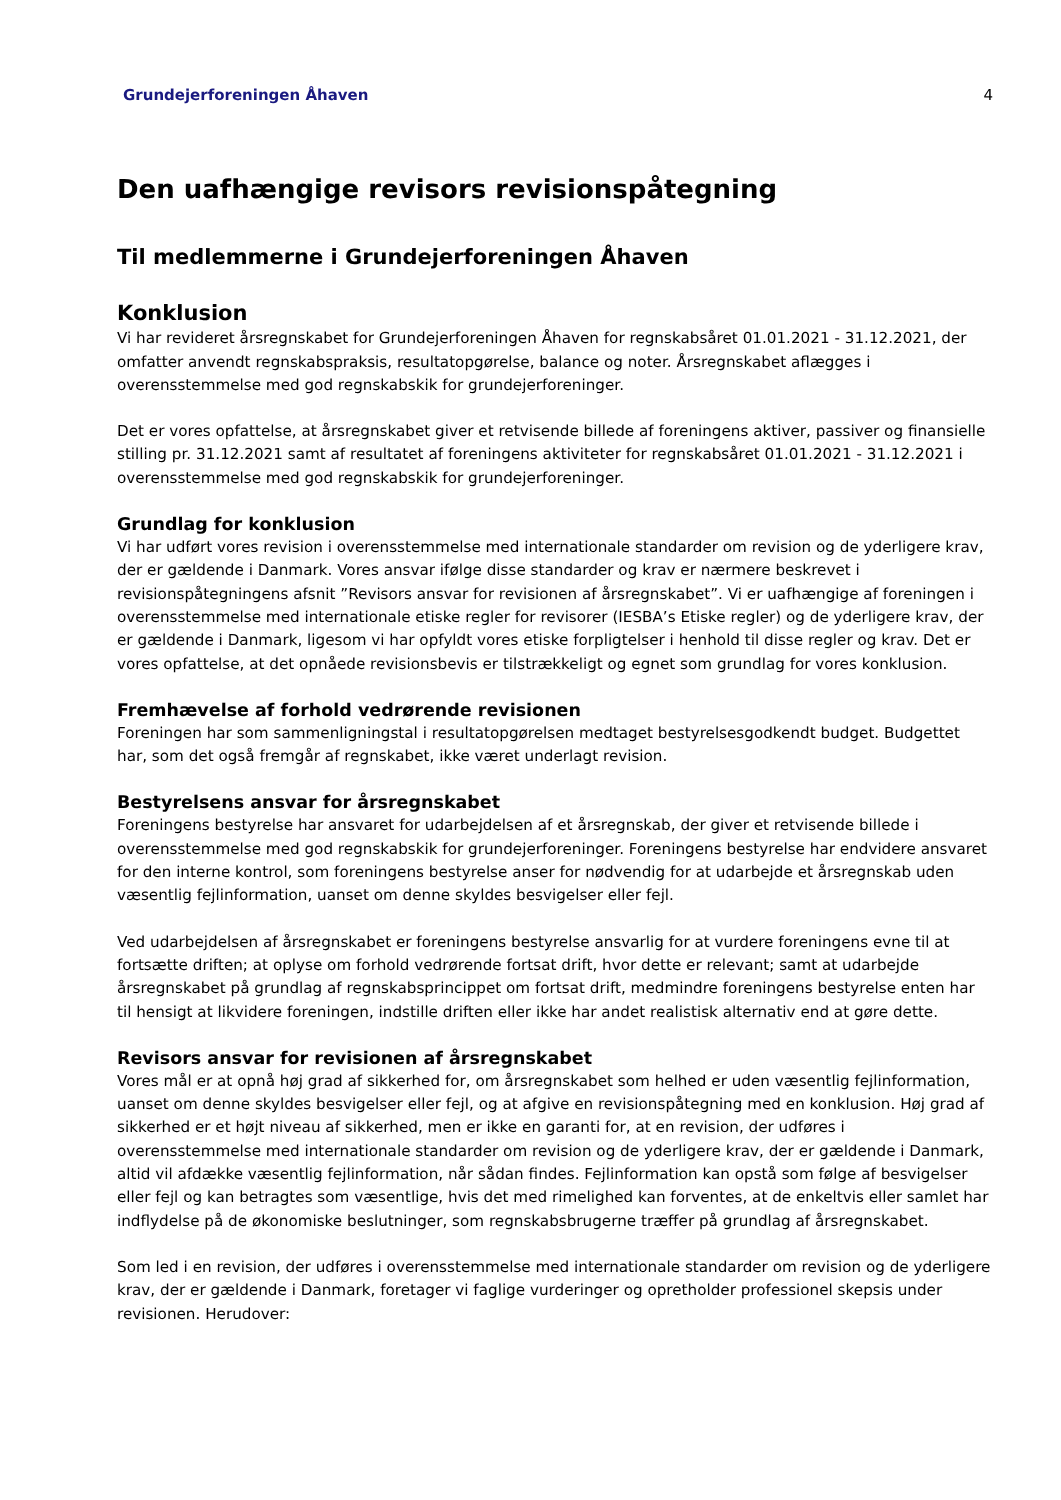Grundejerforeningen Åhaven 4
Den uafhængige revisors revisionspåtegning
Til medlemmerne i Grundejerforeningen Åhaven
Konklusion
Vi har revideret årsregnskabet for Grundejerforeningen Åhaven for regnskabsåret 01.01.2021 - 31.12.2021, der omfatter anvendt regnskabspraksis, resultatopgørelse, balance og noter. Årsregnskabet aflægges i overensstemmelse med god regnskabskik for grundejerforeninger.
Det er vores opfattelse, at årsregnskabet giver et retvisende billede af foreningens aktiver, passiver og finansielle stilling pr. 31.12.2021 samt af resultatet af foreningens aktiviteter for regnskabsåret 01.01.2021 - 31.12.2021 i overensstemmelse med god regnskabskik for grundejerforeninger.
Grundlag for konklusion
Vi har udført vores revision i overensstemmelse med internationale standarder om revision og de yderligere krav, der er gældende i Danmark. Vores ansvar ifølge disse standarder og krav er nærmere beskrevet i revisionspåtegningens afsnit ”Revisors ansvar for revisionen af årsregnskabet”. Vi er uafhængige af foreningen i overensstemmelse med internationale etiske regler for revisorer (IESBA’s Etiske regler) og de yderligere krav, der er gældende i Danmark, ligesom vi har opfyldt vores etiske forpligtelser i henhold til disse regler og krav. Det er vores opfattelse, at det opnåede revisionsbevis er tilstrækkeligt og egnet som grundlag for vores konklusion.
Fremhævelse af forhold vedrørende revisionen
Foreningen har som sammenligningstal i resultatopgørelsen medtaget bestyrelsesgodkendt budget. Budgettet har, som det også fremgår af regnskabet, ikke været underlagt revision.
Bestyrelsens ansvar for årsregnskabet
Foreningens bestyrelse har ansvaret for udarbejdelsen af et årsregnskab, der giver et retvisende billede i overensstemmelse med god regnskabskik for grundejerforeninger. Foreningens bestyrelse har endvidere ansvaret for den interne kontrol, som foreningens bestyrelse anser for nødvendig for at udarbejde et årsregnskab uden væsentlig fejlinformation, uanset om denne skyldes besvigelser eller fejl.
Ved udarbejdelsen af årsregnskabet er foreningens bestyrelse ansvarlig for at vurdere foreningens evne til at fortsætte driften; at oplyse om forhold vedrørende fortsat drift, hvor dette er relevant; samt at udarbejde årsregnskabet på grundlag af regnskabsprincippet om fortsat drift, medmindre foreningens bestyrelse enten har til hensigt at likvidere foreningen, indstille driften eller ikke har andet realistisk alternativ end at gøre dette.
Revisors ansvar for revisionen af årsregnskabet
Vores mål er at opnå høj grad af sikkerhed for, om årsregnskabet som helhed er uden væsentlig fejlinformation, uanset om denne skyldes besvigelser eller fejl, og at afgive en revisionspåtegning med en konklusion. Høj grad af sikkerhed er et højt niveau af sikkerhed, men er ikke en garanti for, at en revision, der udføres i overensstemmelse med internationale standarder om revision og de yderligere krav, der er gældende i Danmark, altid vil afdække væsentlig fejlinformation, når sådan findes. Fejlinformation kan opstå som følge af besvigelser eller fejl og kan betragtes som væsentlige, hvis det med rimelighed kan forventes, at de enkeltvis eller samlet har indflydelse på de økonomiske beslutninger, som regnskabsbrugerne træffer på grundlag af årsregnskabet.
Som led i en revision, der udføres i overensstemmelse med internationale standarder om revision og de yderligere krav, der er gældende i Danmark, foretager vi faglige vurderinger og opretholder professionel skepsis under revisionen. Herudover: